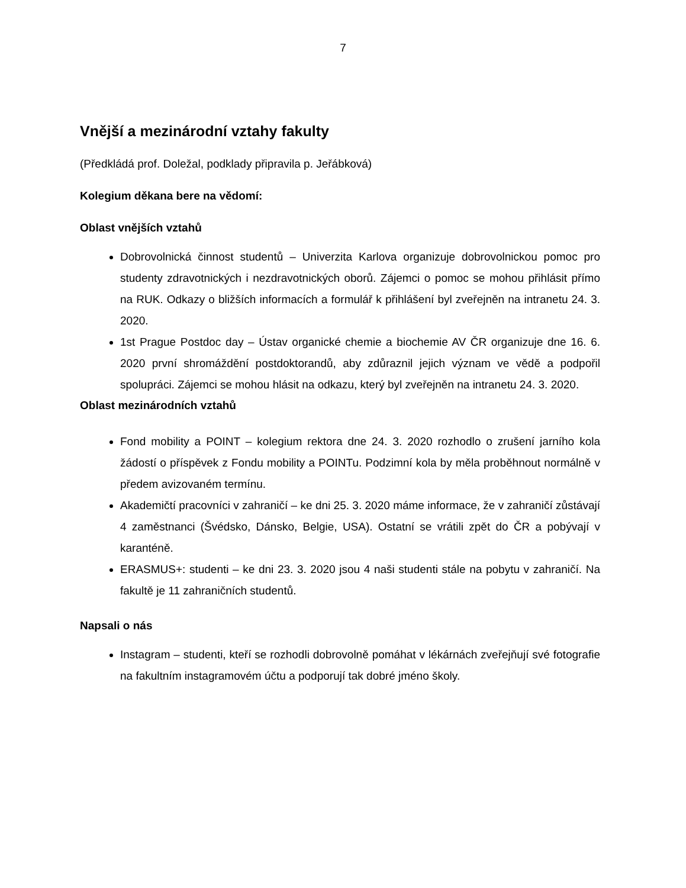7
Vnější a mezinárodní vztahy fakulty
(Předkládá prof. Doležal, podklady připravila p. Jeřábková)
Kolegium děkana bere na vědomí:
Oblast vnějších vztahů
Dobrovolnická činnost studentů – Univerzita Karlova organizuje dobrovolnickou pomoc pro studenty zdravotnických i nezdravotnických oborů. Zájemci o pomoc se mohou přihlásit přímo na RUK. Odkazy o bližších informacích a formulář k přihlášení byl zveřejněn na intranetu 24. 3. 2020.
1st Prague Postdoc day – Ústav organické chemie a biochemie AV ČR organizuje dne 16. 6. 2020 první shromáždění postdoktorandů, aby zdůraznil jejich význam ve vědě a podpořil spolupráci. Zájemci se mohou hlásit na odkazu, který byl zveřejněn na intranetu 24. 3. 2020.
Oblast mezinárodních vztahů
Fond mobility a POINT – kolegium rektora dne 24. 3. 2020 rozhodlo o zrušení jarního kola žádostí o příspěvek z Fondu mobility a POINTu. Podzimní kola by měla proběhnout normálně v předem avizovaném termínu.
Akademičtí pracovníci v zahraničí – ke dni 25. 3. 2020 máme informace, že v zahraničí zůstávají 4 zaměstnanci (Švédsko, Dánsko, Belgie, USA). Ostatní se vrátili zpět do ČR a pobývají v karanténě.
ERASMUS+: studenti – ke dni 23. 3. 2020 jsou 4 naši studenti stále na pobytu v zahraničí. Na fakultě je 11 zahraničních studentů.
Napsali o nás
Instagram – studenti, kteří se rozhodli dobrovolně pomáhat v lékárnách zveřejňují své fotografie na fakultním instagramovém účtu a podporují tak dobré jméno školy.